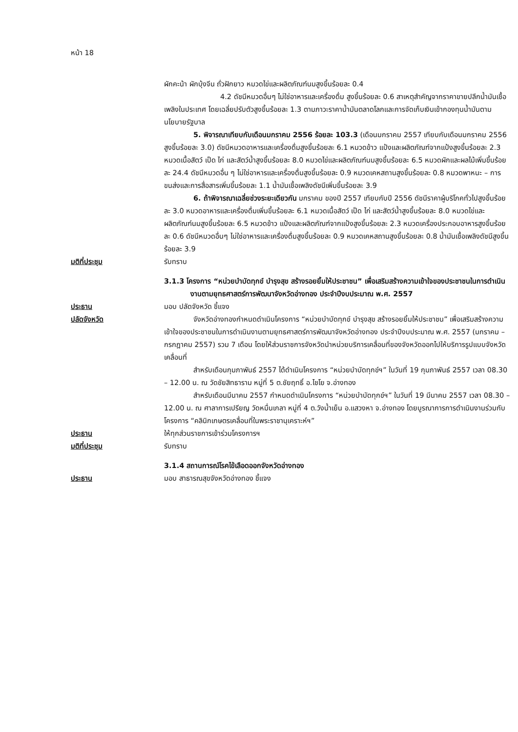หน้า 18
ผักคะน้า ผักบุ้งจีน ถั่วฝักยาว หมวดไข่และผลิตภัณฑ์นมสูงขึ้นร้อยละ 0.4
4.2 ดัชนีหมวดอื่นๆ ไม่ใช่อาหารและเครื่องดื่ม สูงขึ้นร้อยละ 0.6 สาเหตุสำคัญจากราคาขายปลีกน้ำมันเชื้อเพลิงในประเทศ โดยเฉลี่ยปรับตัวสูงขึ้นร้อยละ 1.3 ตามภาวะราคาน้ำมันตลาดโลกและการจัดเก็บเงินเข้ากองทุนน้ำมันตามนโยบายรัฐบาล
5. พิจารณาเทียบกับเดือนมกราคม 2556 ร้อยละ 103.3 (เดือนมกราคม 2557 เทียบกับเดือนมกราคม 2556 สูงขึ้นร้อยละ 3.0) ดัชนีหมวดอาหารและเครื่องดื่มสูงขึ้นร้อยละ 6.1 หมวดข้าว แป้งและผลิตภัณฑ์จากแป้งสูงขึ้นร้อยละ 2.3 หมวดเนื้อสัตว์ เป็ด ไก่ และสัตว์น้ำสูงขึ้นร้อยละ 8.0 หมวดไข่และผลิตภัณฑ์นมสูงขึ้นร้อยละ 6.5 หมวดผักและผลไม้เพิ่มขึ้นร้อยละ 24.4 ดัชนีหมวดอื่น ๆ ไม่ใช่อาหารและเครื่องดื่มสูงขึ้นร้อยละ 0.9 หมวดเคหสถานสูงขึ้นร้อยละ 0.8 หมวดพาหนะ – การขนส่งและการสื่อสารเพิ่มขึ้นร้อยละ 1.1 น้ำมันเชื้อเพลิงดัชนีเพิ่มขึ้นร้อยละ 3.9
6. ถ้าพิจารณาเฉลี่ยช่วงระยะเดียวกัน มกราคม ของปี 2557 เทียบกับปี 2556 ดัชนีราคาผู้บริโภคทั่วไปสูงขึ้นร้อยละ 3.0 หมวดอาหารและเครื่องดื่มเพิ่มขึ้นร้อยละ 6.1 หมวดเนื้อสัตว์ เป็ด ไก่ และสัตว์น้ำสูงขึ้นร้อยละ 8.0 หมวดไข่และผลิตภัณฑ์นมสูงขึ้นร้อยละ 6.5 หมวดข้าว แป้งและผลิตภัณฑ์จากแป้งสูงขึ้นร้อยละ 2.3 หมวดเครื่องประกอบอาหารสูงขึ้นร้อยละ 0.6 ดัชนีหมวดอื่นๆ ไม่ใช่อาหารและเครื่องดื่มสูงขึ้นร้อยละ 0.9 หมวดเคหสถานสูงขึ้นร้อยละ 0.8 น้ำมันเชื้อเพลิงดัชนีสูงขึ้นร้อยละ 3.9
มติที่ประชุม รับทราบ
3.1.3 โครงการ “หน่วยบำบัดทุกข์ บำรุงสุข สร้างรอยยิ้มให้ประชาชน” เพื่อเสริมสร้างความเข้าใจของประชาชนในการดำเนินงานตามยุทธศาสตร์การพัฒนาจังหวัดอ่างทอง ประจำปีงบประมาณ พ.ศ. 2557
ประธาน มอบ ปลัดจังหวัด ชี้แจง
ปลัดจังหวัด จังหวัดอ่างทองกำหนดดำเนินโครงการ “หน่วยบำบัดทุกข์ บำรุงสุข สร้างรอยยิ้มให้ประชาชน” เพื่อเสริมสร้างความเข้าใจของประชาชนในการดำเนินงานตามยุทธศาสตร์การพัฒนาจังหวัดอ่างทอง ประจำปีงบประมาณ พ.ศ. 2557 (มกราคม – กรกฎาคม 2557) รวม 7 เดือน โดยให้ส่วนราชการจังหวัดนำหน่วยบริการเคลื่อนที่ของจังหวัดออกไปให้บริการรูปแบบจังหวัดเคลื่อนที่
สำหรับเดือนกุมภาพันธ์ 2557 ได้ดำเนินโครงการ “หน่วยบำบัดทุกข์ฯ” ในวันที่ 19 กุมภาพันธ์ 2557 เวลา 08.30 – 12.00 น. ณ วัดชัยสิทธาราม หมู่ที่ 5 ต.ชัยฤทธิ์ อ.ไชโย จ.อ่างทอง
สำหรับเดือนมีนาคม 2557 กำหนดดำเนินโครงการ “หน่วยบำบัดทุกข์ฯ” ในวันที่ 19 มีนาคม 2557 เวลา 08.30 – 12.00 น. ณ ศาลาการเปรียญ วัดหมื่นเกลา หมู่ที่ 4 ต.วังน้ำเย็น อ.แสวงหา จ.อ่างทอง โดยบูรณาการการดำเนินงานร่วมกับโครงการ “คลินิกเกษตรเคลื่อนที่ในพระราชานุเคราะห์ฯ”
ประธาน ให้ทุกส่วนราชการเข้าร่วมโครงการฯ
มติที่ประชุม รับทราบ
3.1.4 สถานการณ์โรคไข้เลือดออกจังหวัดอ่างทอง
ประธาน มอบ สาธารณสุขจังหวัดอ่างทอง ชี้แจง